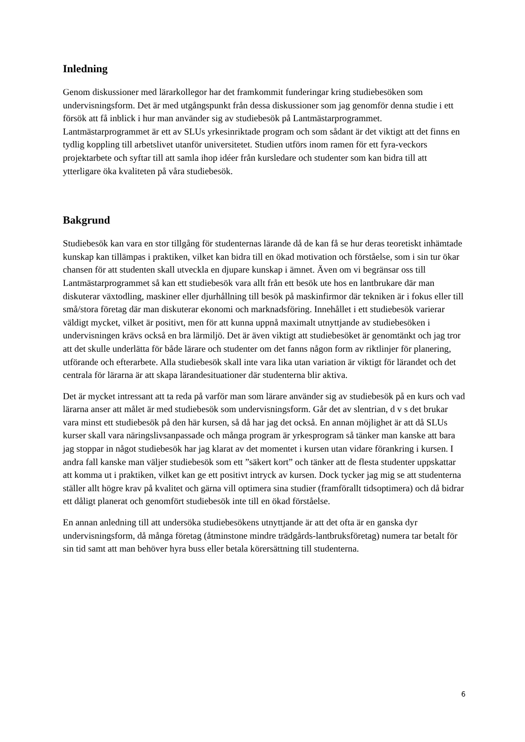Inledning
Genom diskussioner med lärarkollegor har det framkommit funderingar kring studiebesöken som undervisningsform. Det är med utgångspunkt från dessa diskussioner som jag genomför denna studie i ett försök att få inblick i hur man använder sig av studiebesök på Lantmästarprogrammet. Lantmästarprogrammet är ett av SLUs yrkesinriktade program och som sådant är det viktigt att det finns en tydlig koppling till arbetslivet utanför universitetet. Studien utförs inom ramen för ett fyra-veckors projektarbete och syftar till att samla ihop idéer från kursledare och studenter som kan bidra till att ytterligare öka kvaliteten på våra studiebesök.
Bakgrund
Studiebesök kan vara en stor tillgång för studenternas lärande då de kan få se hur deras teoretiskt inhämtade kunskap kan tillämpas i praktiken, vilket kan bidra till en ökad motivation och förståelse, som i sin tur ökar chansen för att studenten skall utveckla en djupare kunskap i ämnet. Även om vi begränsar oss till Lantmästarprogrammet så kan ett studiebesök vara allt från ett besök ute hos en lantbrukare där man diskuterar växtodling, maskiner eller djurhållning till besök på maskinfirmor där tekniken är i fokus eller till små/stora företag där man diskuterar ekonomi och marknadsföring. Innehållet i ett studiebesök varierar väldigt mycket, vilket är positivt, men för att kunna uppnå maximalt utnyttjande av studiebesöken i undervisningen krävs också en bra lärmiljö. Det är även viktigt att studiebesöket är genomtänkt och jag tror att det skulle underlätta för både lärare och studenter om det fanns någon form av riktlinjer för planering, utförande och efterarbete. Alla studiebesök skall inte vara lika utan variation är viktigt för lärandet och det centrala för lärarna är att skapa lärandesituationer där studenterna blir aktiva.
Det är mycket intressant att ta reda på varför man som lärare använder sig av studiebesök på en kurs och vad lärarna anser att målet är med studiebesök som undervisningsform. Går det av slentrian, d v s det brukar vara minst ett studiebesök på den här kursen, så då har jag det också. En annan möjlighet är att då SLUs kurser skall vara näringslivsanpassade och många program är yrkesprogram så tänker man kanske att bara jag stoppar in något studiebesök har jag klarat av det momentet i kursen utan vidare förankring i kursen. I andra fall kanske man väljer studiebesök som ett ”säkert kort” och tänker att de flesta studenter uppskattar att komma ut i praktiken, vilket kan ge ett positivt intryck av kursen. Dock tycker jag mig se att studenterna ställer allt högre krav på kvalitet och gärna vill optimera sina studier (framförallt tidsoptimera) och då bidrar ett dåligt planerat och genomfört studiebesök inte till en ökad förståelse.
En annan anledning till att undersöka studiebesökens utnyttjande är att det ofta är en ganska dyr undervisningsform, då många företag (åtminstone mindre trädgårds-lantbruksföretag) numera tar betalt för sin tid samt att man behöver hyra buss eller betala körersättning till studenterna.
6